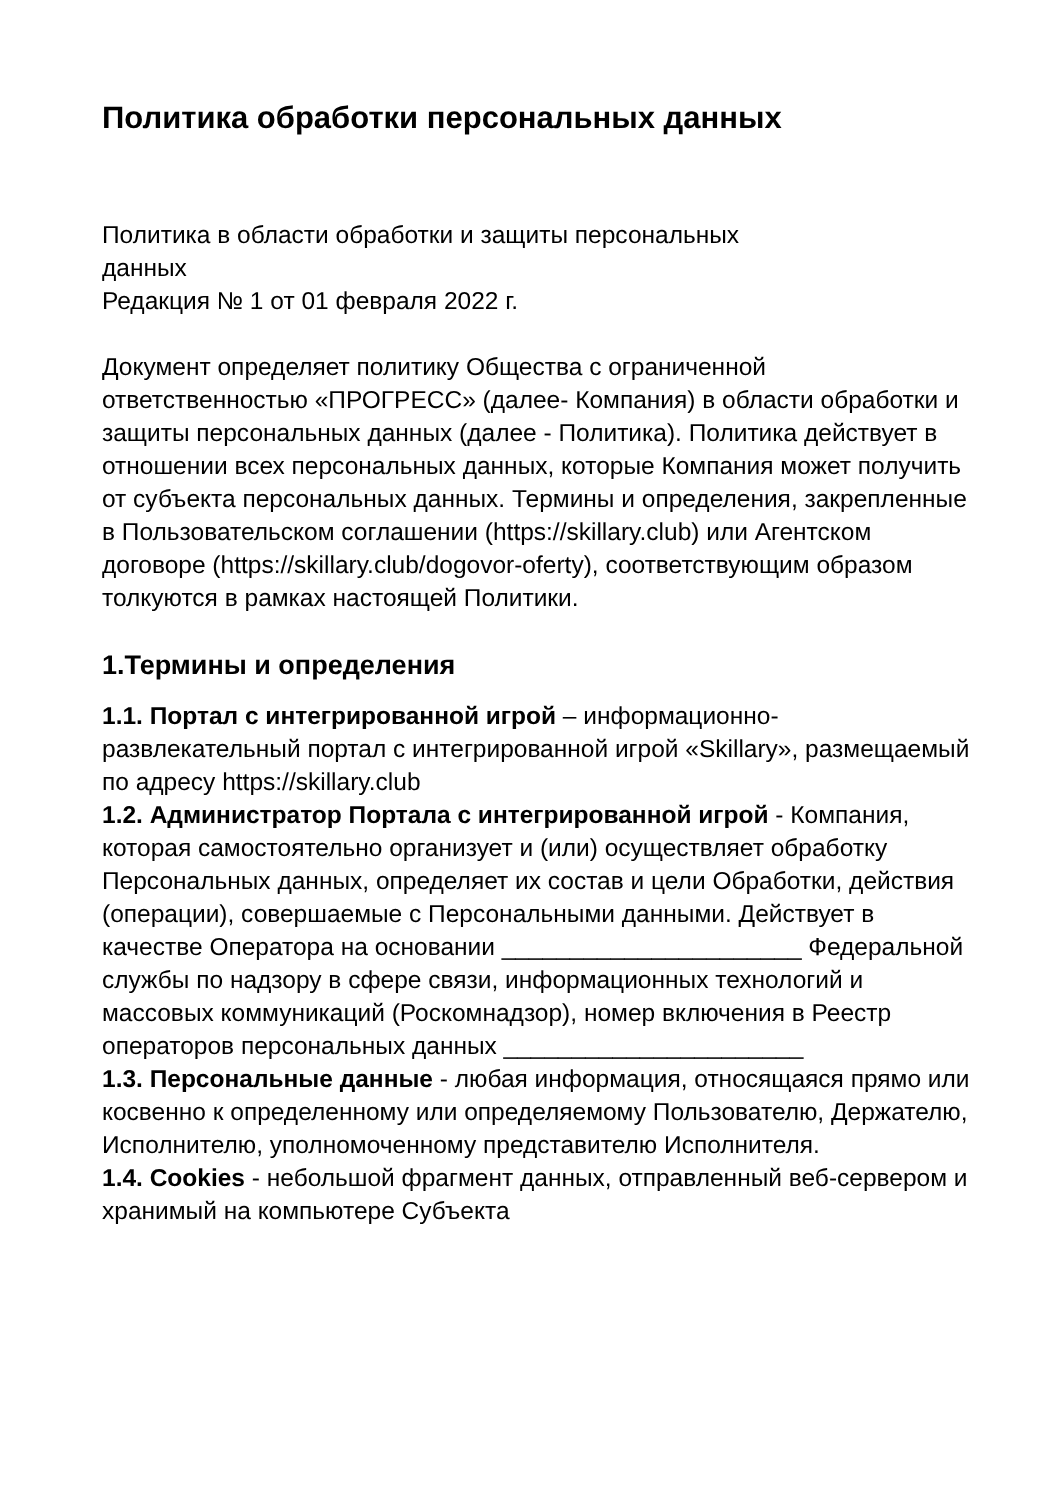Политика обработки персональных данных
Политика в области обработки и защиты персональных
данных
Редакция № 1 от 01 февраля 2022 г.
Документ определяет политику Общества с ограниченной ответственностью «ПРОГРЕСС» (далее- Компания) в области обработки и защиты персональных данных (далее - Политика). Политика действует в отношении всех персональных данных, которые Компания может получить от субъекта персональных данных. Термины и определения, закрепленные в Пользовательском соглашении (https://skillary.club) или Агентском договоре (https://skillary.club/dogovor-oferty), соответствующим образом толкуются в рамках настоящей Политики.
1.Термины и определения
1.1. Портал с интегрированной игрой – информационно-развлекательный портал с интегрированной игрой «Skillary», размещаемый по адресу https://skillary.club
1.2. Администратор Портала с интегрированной игрой - Компания, которая самостоятельно организует и (или) осуществляет обработку Персональных данных, определяет их состав и цели Обработки, действия (операции), совершаемые с Персональными данными. Действует в качестве Оператора на основании ______________________ Федеральной службы по надзору в сфере связи, информационных технологий и массовых коммуникаций (Роскомнадзор), номер включения в Реестр операторов персональных данных ______________________
1.3. Персональные данные - любая информация, относящаяся прямо или косвенно к определенному или определяемому Пользователю, Держателю, Исполнителю, уполномоченному представителю Исполнителя.
1.4. Cookies - небольшой фрагмент данных, отправленный веб-сервером и хранимый на компьютере Субъекта